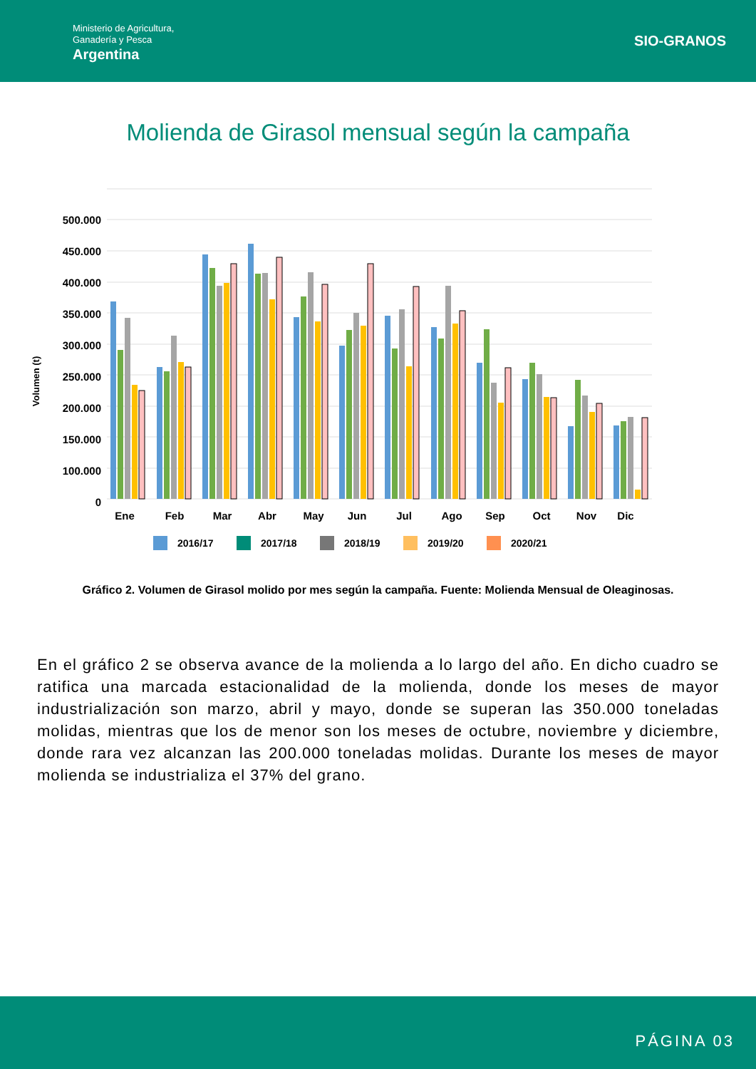Ministerio de Agricultura,
Ganadería y Pesca
Argentina
SIO-GRANOS
Molienda de Girasol mensual según la campaña
500.000
450.000
400.000
350.000
300.000
250.000
200.000
150.000
100.000
0
Volumen (t)
Ene
Feb
Mar
Abr
May
Jun
Jul
Ago
Sep
Oct
Nov
Dic
2016/17
2017/18
2018/19
2019/20
2020/21
Gráfico 2. Volumen de Girasol molido por mes según la campaña. Fuente: Molienda Mensual de Oleaginosas.
En el gráfico 2 se observa avance de la molienda a lo largo del año. En dicho cuadro se ratifica una marcada estacionalidad de la molienda, donde los meses de mayor industrialización son marzo, abril y mayo, donde se superan las 350.000 toneladas molidas, mientras que los de menor son los meses de octubre, noviembre y diciembre, donde rara vez alcanzan las 200.000 toneladas molidas. Durante los meses de mayor molienda se industrializa el 37% del grano.
PÁGINA 03